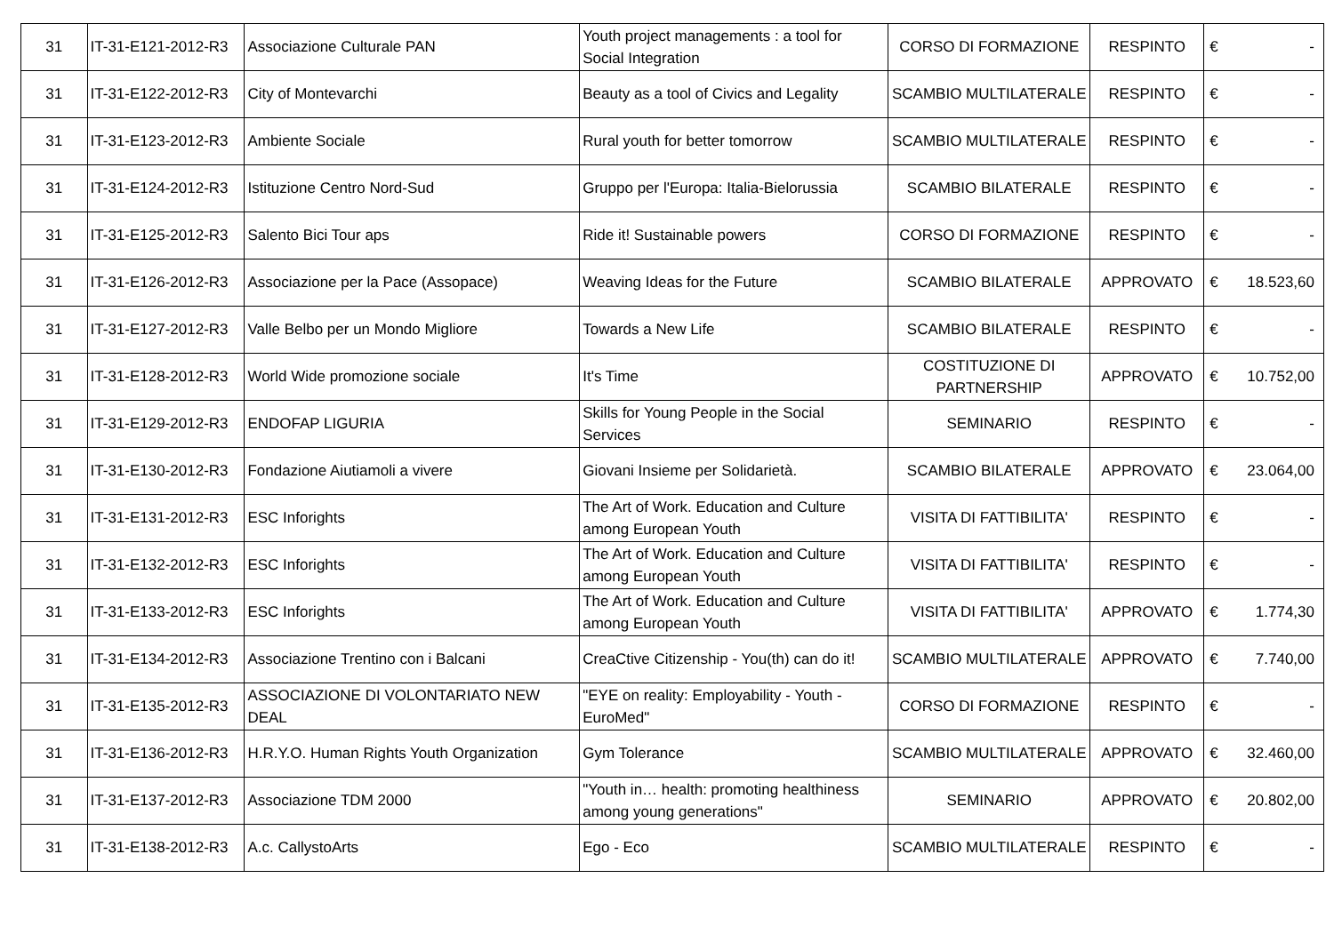| 31 | IT-31-E121-2012-R3 | Associazione Culturale PAN | Youth project managements : a tool for Social Integration | CORSO DI FORMAZIONE | RESPINTO | € | - |
| 31 | IT-31-E122-2012-R3 | City of Montevarchi | Beauty as a tool of Civics and Legality | SCAMBIO MULTILATERALE | RESPINTO | € | - |
| 31 | IT-31-E123-2012-R3 | Ambiente Sociale | Rural youth for better tomorrow | SCAMBIO MULTILATERALE | RESPINTO | € | - |
| 31 | IT-31-E124-2012-R3 | Istituzione Centro Nord-Sud | Gruppo per l'Europa: Italia-Bielorussia | SCAMBIO BILATERALE | RESPINTO | € | - |
| 31 | IT-31-E125-2012-R3 | Salento Bici Tour aps | Ride it! Sustainable powers | CORSO DI FORMAZIONE | RESPINTO | € | - |
| 31 | IT-31-E126-2012-R3 | Associazione per la Pace (Assopace) | Weaving Ideas for the Future | SCAMBIO BILATERALE | APPROVATO | € | 18.523,60 |
| 31 | IT-31-E127-2012-R3 | Valle Belbo per un Mondo Migliore | Towards a New Life | SCAMBIO BILATERALE | RESPINTO | € | - |
| 31 | IT-31-E128-2012-R3 | World Wide promozione sociale | It's Time | COSTITUZIONE DI PARTNERSHIP | APPROVATO | € | 10.752,00 |
| 31 | IT-31-E129-2012-R3 | ENDOFAP LIGURIA | Skills for Young People in the Social Services | SEMINARIO | RESPINTO | € | - |
| 31 | IT-31-E130-2012-R3 | Fondazione Aiutiamoli a vivere | Giovani Insieme per Solidarietà. | SCAMBIO BILATERALE | APPROVATO | € | 23.064,00 |
| 31 | IT-31-E131-2012-R3 | ESC Inforights | The Art of Work. Education and Culture among European Youth | VISITA DI FATTIBILITA' | RESPINTO | € | - |
| 31 | IT-31-E132-2012-R3 | ESC Inforights | The Art of Work. Education and Culture among European Youth | VISITA DI FATTIBILITA' | RESPINTO | € | - |
| 31 | IT-31-E133-2012-R3 | ESC Inforights | The Art of Work. Education and Culture among European Youth | VISITA DI FATTIBILITA' | APPROVATO | € | 1.774,30 |
| 31 | IT-31-E134-2012-R3 | Associazione Trentino con i Balcani | CreaCtive Citizenship - You(th) can do it! | SCAMBIO MULTILATERALE | APPROVATO | € | 7.740,00 |
| 31 | IT-31-E135-2012-R3 | ASSOCIAZIONE DI VOLONTARIATO NEW DEAL | "EYE on reality: Employability - Youth - EuroMed" | CORSO DI FORMAZIONE | RESPINTO | € | - |
| 31 | IT-31-E136-2012-R3 | H.R.Y.O. Human Rights Youth Organization | Gym Tolerance | SCAMBIO MULTILATERALE | APPROVATO | € | 32.460,00 |
| 31 | IT-31-E137-2012-R3 | Associazione TDM 2000 | "Youth in… health: promoting healthiness among young generations" | SEMINARIO | APPROVATO | € | 20.802,00 |
| 31 | IT-31-E138-2012-R3 | A.c. CallystoArts | Ego - Eco | SCAMBIO MULTILATERALE | RESPINTO | € | - |